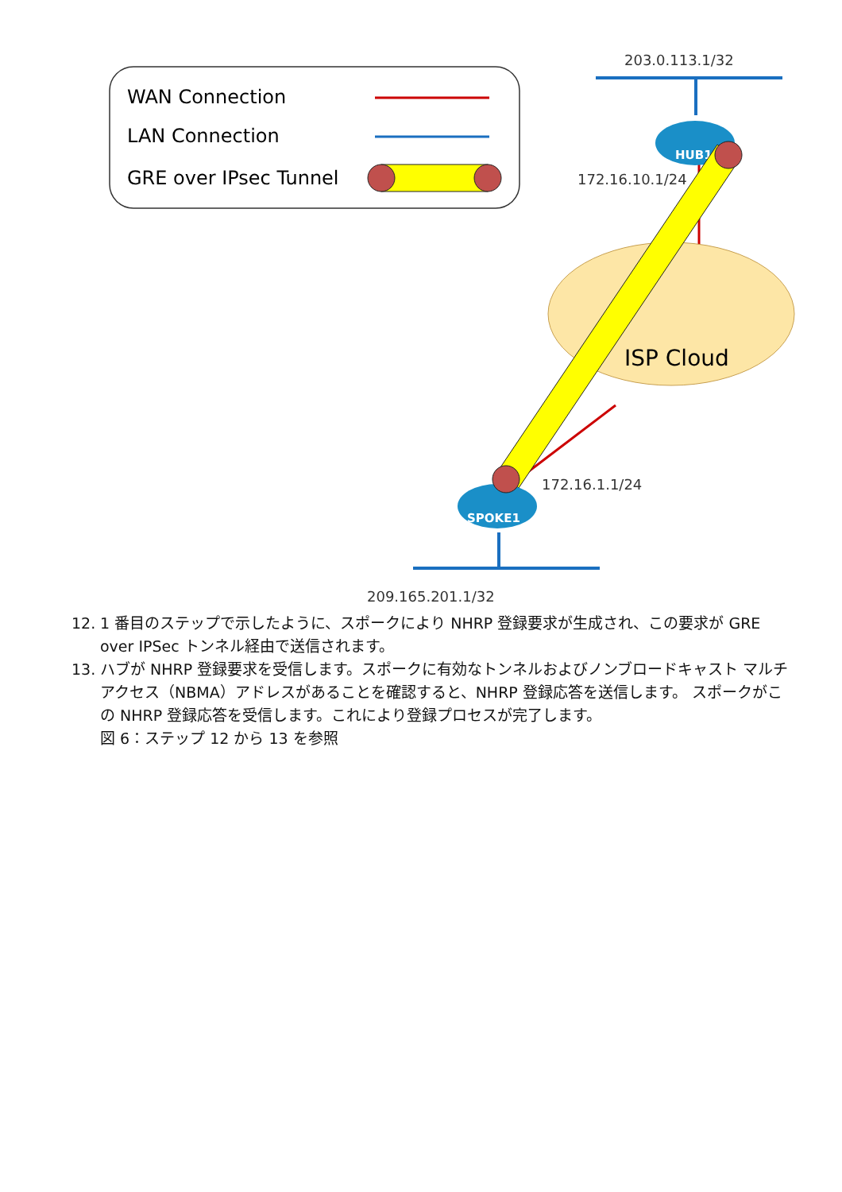WAN Connection
LAN Connection
GRE over IPsec Tunnel
203.0.113.1/32
ISP Cloud
HUB1
172.16.10.1/24
SPOKE1
172.16.1.1/24
209.165.201.1/32
12. 1 番目のステップで示したように、スポークにより NHRP 登録要求が生成され、この要求が GRE over IPSec トンネル経由で送信されます。
13. ハブが NHRP 登録要求を受信します。スポークに有効なトンネルおよびノンブロードキャスト マルチアクセス（NBMA）アドレスがあることを確認すると、NHRP 登録応答を送信します。 スポークがこの NHRP 登録応答を受信します。これにより登録プロセスが完了します。
図 6：ステップ 12 から 13 を参照